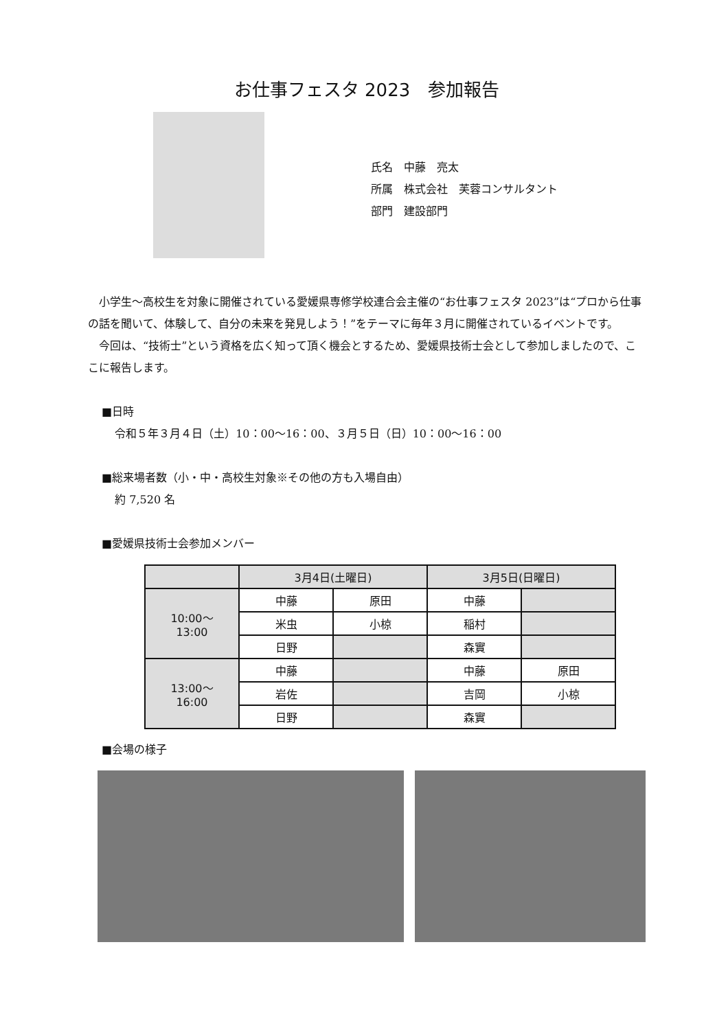お仕事フェスタ 2023　参加報告
氏名　中藤　亮太
所属　株式会社　芙蓉コンサルタント
部門　建設部門
小学生～高校生を対象に開催されている愛媛県専修学校連合会主催の“お仕事フェスタ 2023”は“プロから仕事の話を聞いて、体験して、自分の未来を発見しよう！”をテーマに毎年３月に開催されているイベントです。
今回は、“技術士”という資格を広く知って頂く機会とするため、愛媛県技術士会として参加しましたので、ここに報告します。
■日時
令和５年３月４日（土）10：00～16：00、３月５日（日）10：00～16：00
■総来場者数（小・中・高校生対象※その他の方も入場自由）
約 7,520 名
■愛媛県技術士会参加メンバー
| | 3月4日(土曜日) | | 3月5日(日曜日) | |
| --- | --- | --- | --- | --- |
| 10:00～ 13:00 | 中藤 | 原田 | 中藤 | |
| | 米虫 | 小椋 | 稲村 | |
| | 日野 | | 森實 | |
| 13:00～ 16:00 | 中藤 | | 中藤 | 原田 |
| | 岩佐 | | 吉岡 | 小椋 |
| | 日野 | | 森實 | |
■会場の様子